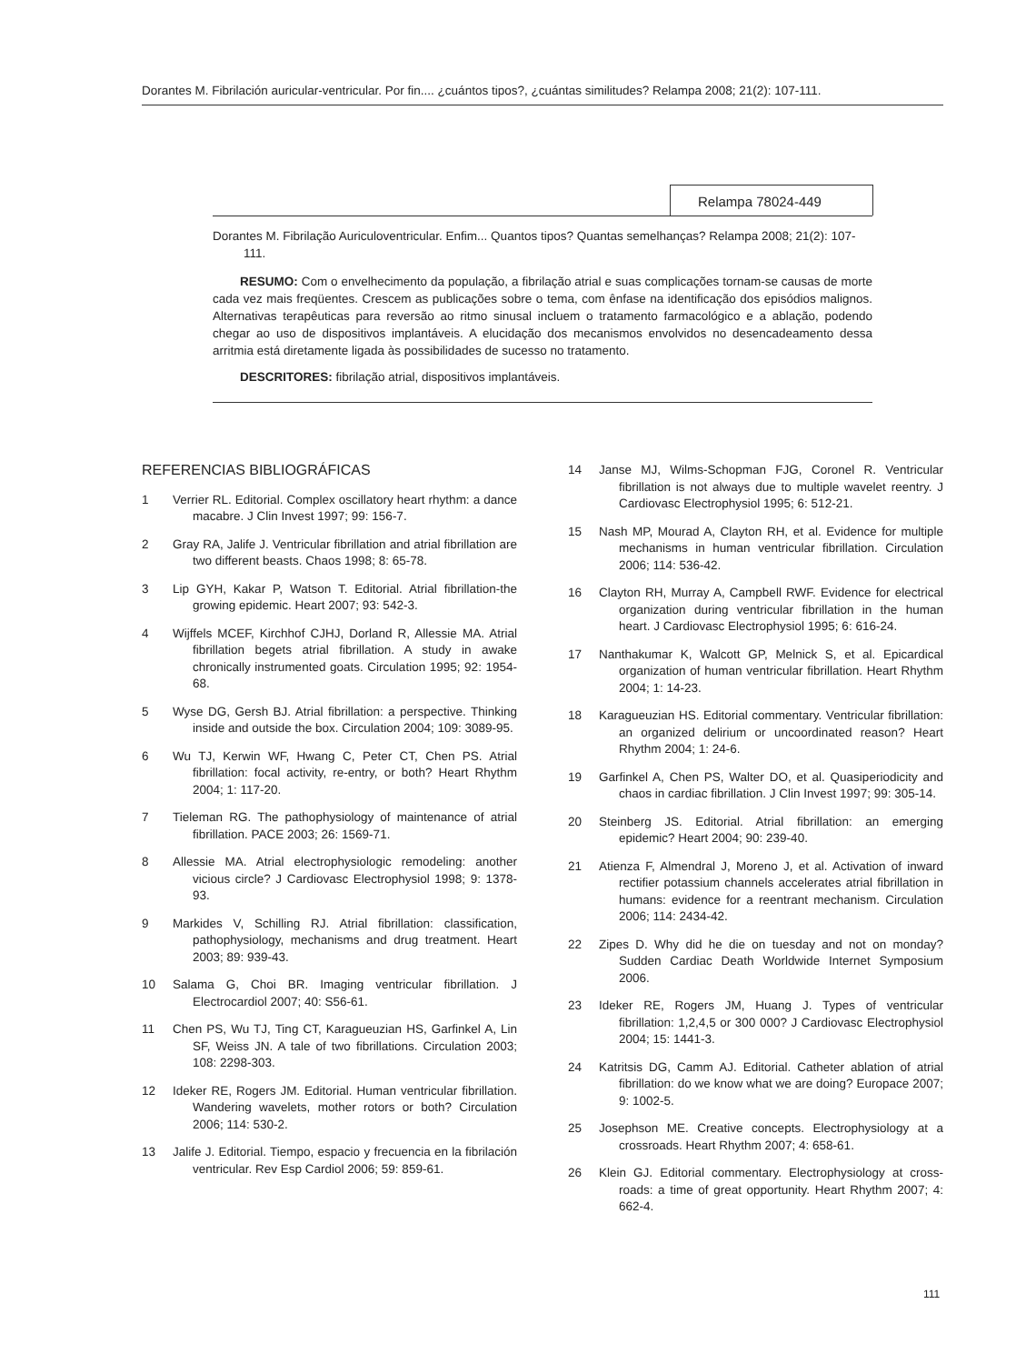Dorantes M. Fibrilación auricular-ventricular. Por fin.... ¿cuántos tipos?, ¿cuántas similitudes? Relampa 2008; 21(2): 107-111.
Relampa 78024-449
Dorantes M. Fibrilação Auriculoventricular. Enfim... Quantos tipos? Quantas semelhanças? Relampa 2008; 21(2): 107-111.
RESUMO: Com o envelhecimento da população, a fibrilação atrial e suas complicações tornam-se causas de morte cada vez mais freqüentes. Crescem as publicações sobre o tema, com ênfase na identificação dos episódios malignos. Alternativas terapêuticas para reversão ao ritmo sinusal incluem o tratamento farmacológico e a ablação, podendo chegar ao uso de dispositivos implantáveis. A elucidação dos mecanismos envolvidos no desencadeamento dessa arritmia está diretamente ligada às possibilidades de sucesso no tratamento.
DESCRITORES: fibrilação atrial, dispositivos implantáveis.
REFERENCIAS BIBLIOGRÁFICAS
1 Verrier RL. Editorial. Complex oscillatory heart rhythm: a dance macabre. J Clin Invest 1997; 99: 156-7.
2 Gray RA, Jalife J. Ventricular fibrillation and atrial fibrillation are two different beasts. Chaos 1998; 8: 65-78.
3 Lip GYH, Kakar P, Watson T. Editorial. Atrial fibrillation-the growing epidemic. Heart 2007; 93: 542-3.
4 Wijffels MCEF, Kirchhof CJHJ, Dorland R, Allessie MA. Atrial fibrillation begets atrial fibrillation. A study in awake chronically instrumented goats. Circulation 1995; 92: 1954-68.
5 Wyse DG, Gersh BJ. Atrial fibrillation: a perspective. Thinking inside and outside the box. Circulation 2004; 109: 3089-95.
6 Wu TJ, Kerwin WF, Hwang C, Peter CT, Chen PS. Atrial fibrillation: focal activity, re-entry, or both? Heart Rhythm 2004; 1: 117-20.
7 Tieleman RG. The pathophysiology of maintenance of atrial fibrillation. PACE 2003; 26: 1569-71.
8 Allessie MA. Atrial electrophysiologic remodeling: another vicious circle? J Cardiovasc Electrophysiol 1998; 9: 1378-93.
9 Markides V, Schilling RJ. Atrial fibrillation: classification, pathophysiology, mechanisms and drug treatment. Heart 2003; 89: 939-43.
10 Salama G, Choi BR. Imaging ventricular fibrillation. J Electrocardiol 2007; 40: S56-61.
11 Chen PS, Wu TJ, Ting CT, Karagueuzian HS, Garfinkel A, Lin SF, Weiss JN. A tale of two fibrillations. Circulation 2003; 108: 2298-303.
12 Ideker RE, Rogers JM. Editorial. Human ventricular fibrillation. Wandering wavelets, mother rotors or both? Circulation 2006; 114: 530-2.
13 Jalife J. Editorial. Tiempo, espacio y frecuencia en la fibrilación ventricular. Rev Esp Cardiol 2006; 59: 859-61.
14 Janse MJ, Wilms-Schopman FJG, Coronel R. Ventricular fibrillation is not always due to multiple wavelet reentry. J Cardiovasc Electrophysiol 1995; 6: 512-21.
15 Nash MP, Mourad A, Clayton RH, et al. Evidence for multiple mechanisms in human ventricular fibrillation. Circulation 2006; 114: 536-42.
16 Clayton RH, Murray A, Campbell RWF. Evidence for electrical organization during ventricular fibrillation in the human heart. J Cardiovasc Electrophysiol 1995; 6: 616-24.
17 Nanthakumar K, Walcott GP, Melnick S, et al. Epicardical organization of human ventricular fibrillation. Heart Rhythm 2004; 1: 14-23.
18 Karagueuzian HS. Editorial commentary. Ventricular fibrillation: an organized delirium or uncoordinated reason? Heart Rhythm 2004; 1: 24-6.
19 Garfinkel A, Chen PS, Walter DO, et al. Quasiperiodicity and chaos in cardiac fibrillation. J Clin Invest 1997; 99: 305-14.
20 Steinberg JS. Editorial. Atrial fibrillation: an emerging epidemic? Heart 2004; 90: 239-40.
21 Atienza F, Almendral J, Moreno J, et al. Activation of inward rectifier potassium channels accelerates atrial fibrillation in humans: evidence for a reentrant mechanism. Circulation 2006; 114: 2434-42.
22 Zipes D. Why did he die on tuesday and not on monday? Sudden Cardiac Death Worldwide Internet Symposium 2006.
23 Ideker RE, Rogers JM, Huang J. Types of ventricular fibrillation: 1,2,4,5 or 300 000? J Cardiovasc Electrophysiol 2004; 15: 1441-3.
24 Katritsis DG, Camm AJ. Editorial. Catheter ablation of atrial fibrillation: do we know what we are doing? Europace 2007; 9: 1002-5.
25 Josephson ME. Creative concepts. Electrophysiology at a crossroads. Heart Rhythm 2007; 4: 658-61.
26 Klein GJ. Editorial commentary. Electrophysiology at cross-roads: a time of great opportunity. Heart Rhythm 2007; 4: 662-4.
111